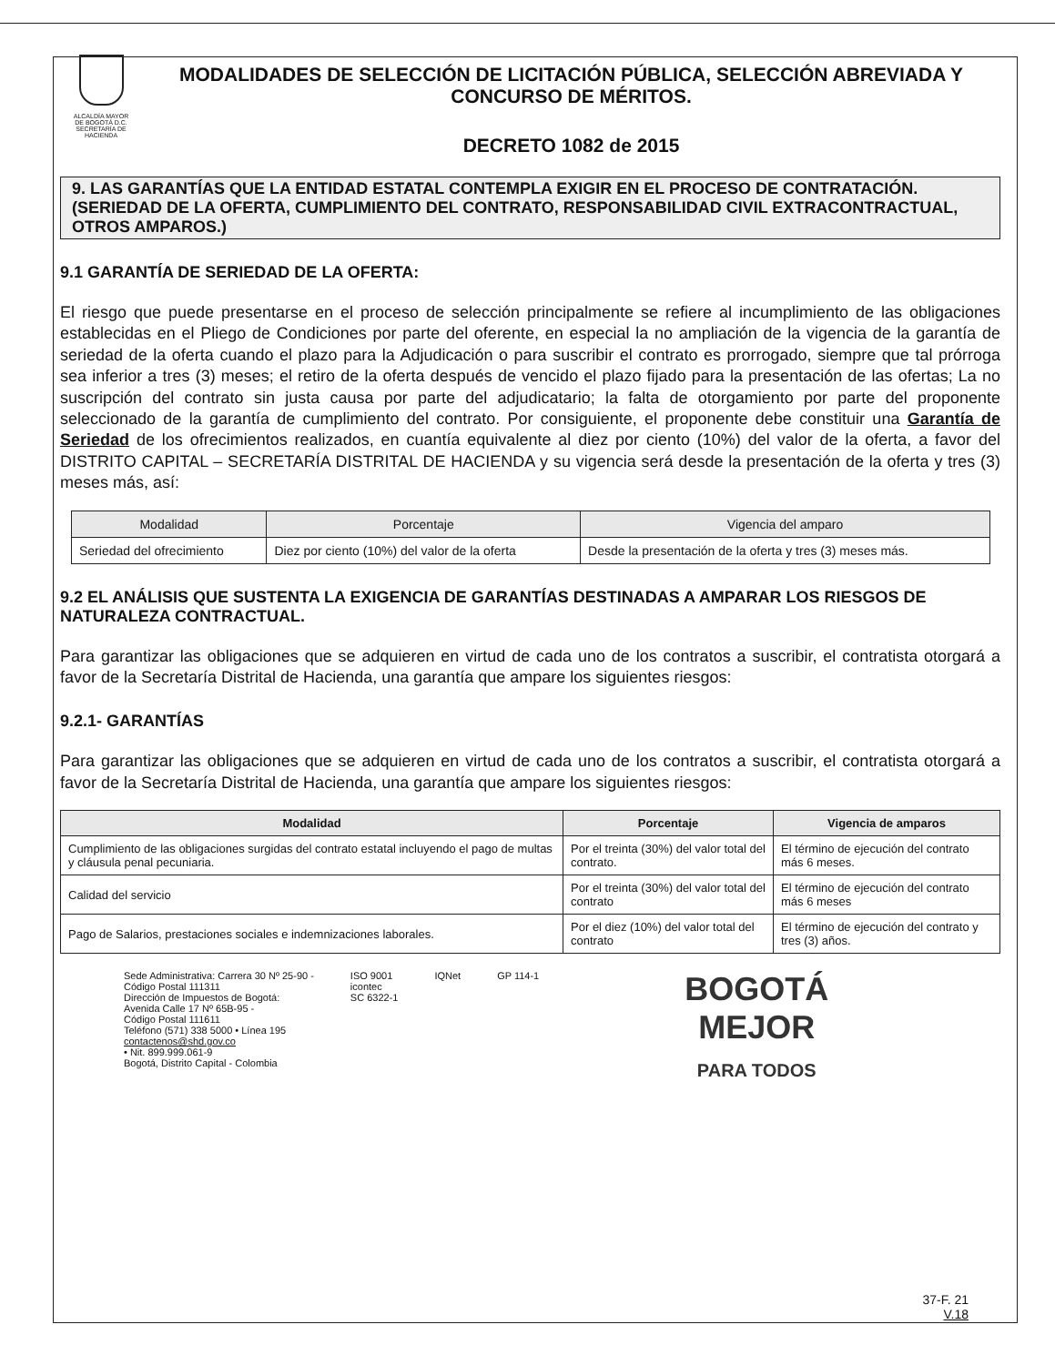ALCALDÍA MAYOR
DE BOGOTÁ D.C.
SECRETARÍA DE HACIENDA
MODALIDADES DE SELECCIÓN DE LICITACIÓN PÚBLICA, SELECCIÓN ABREVIADA Y CONCURSO DE MÉRITOS.
DECRETO 1082 de 2015
9. LAS GARANTÍAS QUE LA ENTIDAD ESTATAL CONTEMPLA EXIGIR EN EL PROCESO DE CONTRATACIÓN. (SERIEDAD DE LA OFERTA, CUMPLIMIENTO DEL CONTRATO, RESPONSABILIDAD CIVIL EXTRACONTRACTUAL, OTROS AMPAROS.)
9.1 GARANTÍA DE SERIEDAD DE LA OFERTA:
El riesgo que puede presentarse en el proceso de selección principalmente se refiere al incumplimiento de las obligaciones establecidas en el Pliego de Condiciones por parte del oferente, en especial la no ampliación de la vigencia de la garantía de seriedad de la oferta cuando el plazo para la Adjudicación o para suscribir el contrato es prorrogado, siempre que tal prórroga sea inferior a tres (3) meses; el retiro de la oferta después de vencido el plazo fijado para la presentación de las ofertas; La no suscripción del contrato sin justa causa por parte del adjudicatario; la falta de otorgamiento por parte del proponente seleccionado de la garantía de cumplimiento del contrato. Por consiguiente, el proponente debe constituir una Garantía de Seriedad de los ofrecimientos realizados, en cuantía equivalente al diez por ciento (10%) del valor de la oferta, a favor del DISTRITO CAPITAL – SECRETARÍA DISTRITAL DE HACIENDA y su vigencia será desde la presentación de la oferta y tres (3) meses más, así:
| Modalidad | Porcentaje | Vigencia del amparo |
| --- | --- | --- |
| Seriedad del ofrecimiento | Diez por ciento (10%) del valor de la oferta | Desde la presentación de la oferta y tres (3) meses más. |
9.2 EL ANÁLISIS QUE SUSTENTA LA EXIGENCIA DE GARANTÍAS DESTINADAS A AMPARAR LOS RIESGOS DE NATURALEZA CONTRACTUAL.
Para garantizar las obligaciones que se adquieren en virtud de cada uno de los contratos a suscribir, el contratista otorgará a favor de la Secretaría Distrital de Hacienda, una garantía que ampare los siguientes riesgos:
9.2.1- GARANTÍAS
Para garantizar las obligaciones que se adquieren en virtud de cada uno de los contratos a suscribir, el contratista otorgará a favor de la Secretaría Distrital de Hacienda, una garantía que ampare los siguientes riesgos:
| Modalidad | Porcentaje | Vigencia de amparos |
| --- | --- | --- |
| Cumplimiento de las obligaciones surgidas del contrato estatal incluyendo el pago de multas y cláusula penal pecuniaria. | Por el treinta (30%) del valor total del contrato. | El término de ejecución del contrato más 6 meses. |
| Calidad del servicio | Por el treinta (30%) del valor total del contrato | El término de ejecución del contrato más 6 meses |
| Pago de Salarios, prestaciones sociales e indemnizaciones laborales. | Por el diez (10%) del valor total del contrato | El término de ejecución del contrato y tres (3) años. |
Sede Administrativa: Carrera 30 Nº 25-90 -
Código Postal 111311
Dirección de Impuestos de Bogotá:
Avenida Calle 17 Nº 65B-95 -
Código Postal 111611
Teléfono (571) 338 5000 • Línea 195
contactenos@shd.gov.co
• Nit. 899.999.061-9
Bogotá, Distrito Capital - Colombia
ISO 9001
icontec
SC 6322-1
IQNet GP 114-1
BOGOTÁ
MEJOR
PARA TODOS
37-F. 21
V.18